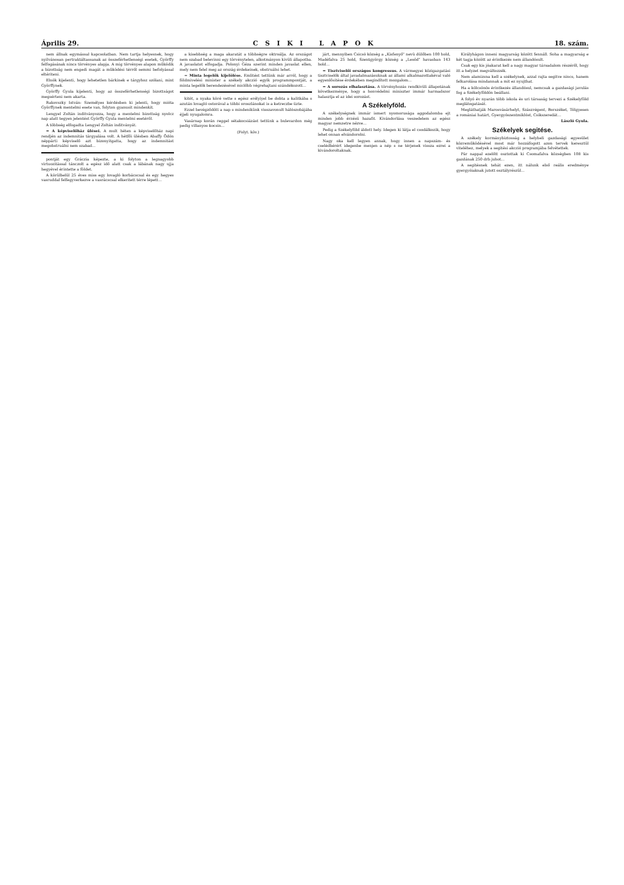Április 29. CSIKI LAPOK 18. szám.
nem állnak egymással kapcsolatban. Nem tartja helyesnek, hogy nyilvánosan pertraktáltassanak az összeférhetlenségi esetek, Györffy felfogásának nincs törvényes alapja. A mig törvényes alapon működik a bizottság nem engedi magát a működési térről semmi befolyással eltériteni.
Elnök kijelenti, hogy lehetetlen bárkinek e tárgyhoz szólani, mint Györffynek.
Györffy Gyula kijelenti, hogy az összeférhetlenségi bizottságot megsérteni nem akarta.
Rakovszky István: Személyes kérdésben ki jelenti, hogy mióta Györffynek mentelmi esete van, folyton gyanusit mindenkit.
Lengyel Zoltán inditványozza, hogy a mentelmi bizottság nyolcz nap alatt tegyen jelentést Györffy Gyula mentelmi esetéről.
A többség elfogadta Lengyel Zoltán inditványát.
= A képviselőház ülései. A mult héten a képviselőház napi rendjén az indemnitás tárgyalása volt. A hétfői ülésben Abaffy Ödön néppárti képviselő azt bizonyitgatta, hogy az indemnitást megobstruálni nem szabad...
pontját egy Gráczia képezte, a ki folyton a legnagyobb virtuozitással tánczolt a egész idő alatt csak a lábának nagy ujja hegyével érintette a földet.
A körülbelül 25 éves miss egy lovagló korbácscsal és egy hegyes vasruddal felfegyverkezve a vasrácscsal elkeritett térre lépett...
a kisebbség a maga akaratát a többségre oktroálja. Az országot nem szabad belevinni egy törvénytelen, alkotmányon kivüli állapotba. A javaslatot elfogadja. Polonyi Géza szerint minden javaslat ellen, mely nem felel meg az ország érdekeinek, obstruálni lehet.
= Minta legelők kijelölése. Emlitést tettünk már arról, hogy a földmivelési minister a székely akczió egyik programmpontját, a minta legelők berendezésével miclőbb végrehajtani szándékozott...
kitót, a nyaka köré vette s egész erélyiyel be dobta a kalitkába s azután lovagló ostorával a többi oroszlánokat is a ketreczbe üzte.
Ezzel bevégződött a nap s mindenikünk visszavonult hálószobájába éjjeli nyugalomra.
Vasárnap korán reggel sétakocsiázást tettünk a bulevardon még pedig villanyos kocsin...
(Folyt. köv.)
járt, mennyiben Csicsó község a „Kisfenyő" nevü dülőben 100 hold, Madéfalva 25 hold, Szentgyörgy község a „Lesöd" havasban 143 hold...
= Tisztviselői országos kongressus. A vármegyei közigazgatási tisztviselők által javadalmazásuknak az állami alkalmazottakéval való egyenlősitése érdekében megindított mozgalom...
= A sorozás elhalasztása. A törvényhozás rendkivüli állapotának következménye, hogy a honvédelmi miniszter immár harmadszor halasztja el az idei sorozást.
A Székelyföld.
A székelységnek immár ismert nyomorusága aggodalomba ejt minden jobb érzésü hazafit. Kivándorlása veszedelem az egész magyar nemzetre nézve...
Pedig a Székelyföld áldott hely. Idegen ki látja el csodálkozik, hogy lehet onnan elvándorolni.
Nagy oka kell legyen annak, hogy innen a napszám- és cselédbérért idegenbe menjen a nép s ne térjenek vissza ezrei a kivándoroltaknak.
Királyhágon inneni magyarság között fennáll. Soha a magyarság e két tagja között az érintkezés nem állandósult.
Csak egy kis jóakarat kell a nagy magyar társadalom részéről, hogy itt a helyzet megváltozzék.
Nem alamizsna kell a székelynek, azzal rajta segitve nincs, hanem felkarolása mindannak a mit ez nyujthat.
Ha a kölcsönös érintkezés állandósul, nemcsak a gazdasági javulás fog a Székelyföldön beállani.
A folyó év nyarán több iskola és uri társaság tervezi a Székelyföld meglátogatását.
Megláthatják Marosvásárhelyt, Szászrégent, Borszéket, Tölgyesen a romániai határt, Gyergyószentmiklóst, Csikszeredát...
László Gyula.
Székelyek segitése.
A székely kormánybiztosság a helybeli gazdasági egyesület közreműködésével most már hozzáfogott azon tervek keresztül viteléhez, melyek a segitési akczió programjába felvétettek.
Pár nappal ezelőtt osztottak ki Csomafalva községben 108 kis gazdának 250 drb juhot...
A segitésnek tehát ezen, itt nálunk első reális eredménye gyergyóiaknak jutott osztályrészül...